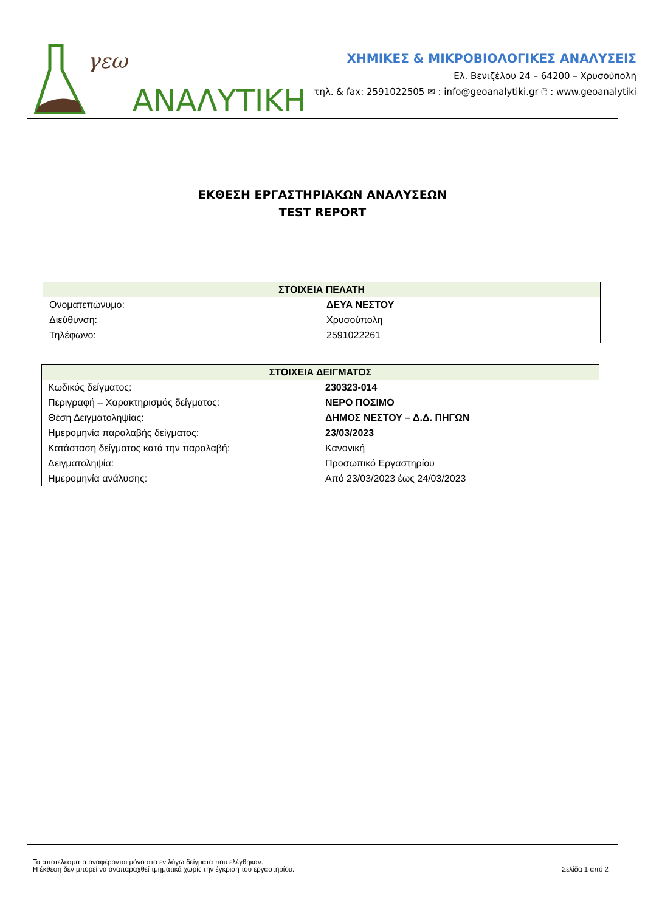γεω ΑΝΑΛΥΤΙΚΗ
ΧΗΜΙΚΕΣ & ΜΙΚΡΟΒΙΟΛΟΓΙΚΕΣ ΑΝΑΛΥΣΕΙΣ
Ελ. Βενιζέλου 24 – 64200 – Χρυσούπολη
τηλ. & fax: 2591022505 ✉ : info@geoanalytiki.gr 🖱 : www.geoanalytiki
ΕΚΘΕΣΗ ΕΡΓΑΣΤΗΡΙΑΚΩΝ ΑΝΑΛΥΣΕΩΝ
TEST REPORT
| ΣΤΟΙΧΕΙΑ ΠΕΛΑΤΗ | |
| --- | --- |
| Ονοματεπώνυμο: | ΔΕΥΑ ΝΕΣΤΟΥ |
| Διεύθυνση: | Χρυσούπολη |
| Τηλέφωνο: | 2591022261 |
| ΣΤΟΙΧΕΙΑ ΔΕΙΓΜΑΤΟΣ | |
| --- | --- |
| Κωδικός δείγματος: | 230323-014 |
| Περιγραφή – Χαρακτηρισμός δείγματος: | ΝΕΡΟ ΠΟΣΙΜΟ |
| Θέση Δειγματοληψίας: | ΔΗΜΟΣ ΝΕΣΤΟΥ – Δ.Δ. ΠΗΓΩΝ |
| Ημερομηνία παραλαβής δείγματος: | 23/03/2023 |
| Κατάσταση δείγματος κατά την παραλαβή: | Κανονική |
| Δειγματοληψία: | Προσωπικό Εργαστηρίου |
| Ημερομηνία ανάλυσης: | Από 23/03/2023 έως 24/03/2023 |
Τα αποτελέσματα αναφέρονται μόνο στα εν λόγω δείγματα που ελέγθηκαν.
Η έκθεση δεν μπορεί να αναπαραχθεί τμηματικά χωρίς την έγκριση του εργαστηρίου.
Σελίδα 1 από 2